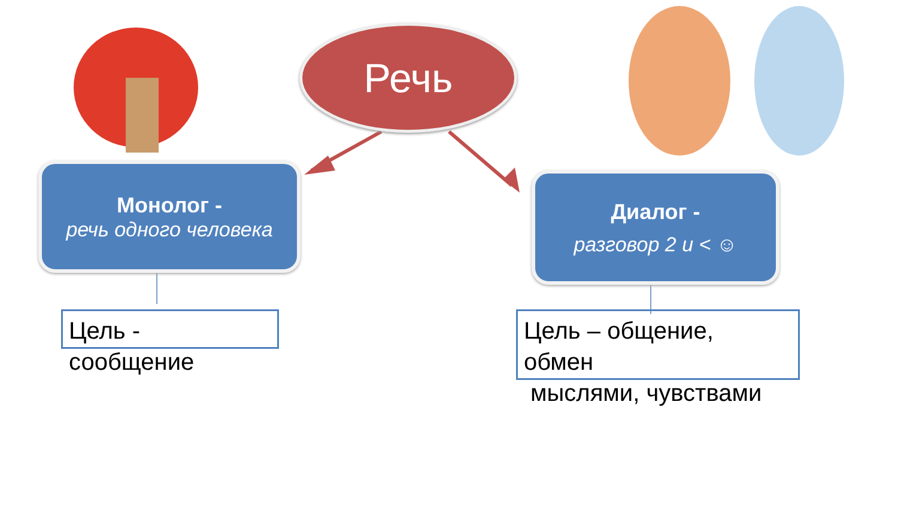Речь
Монолог -
речь одного человека
Диалог -
разговор 2 и < ☺
Цель -
сообщение
Цель – общение,
обмен
мыслями, чувствами